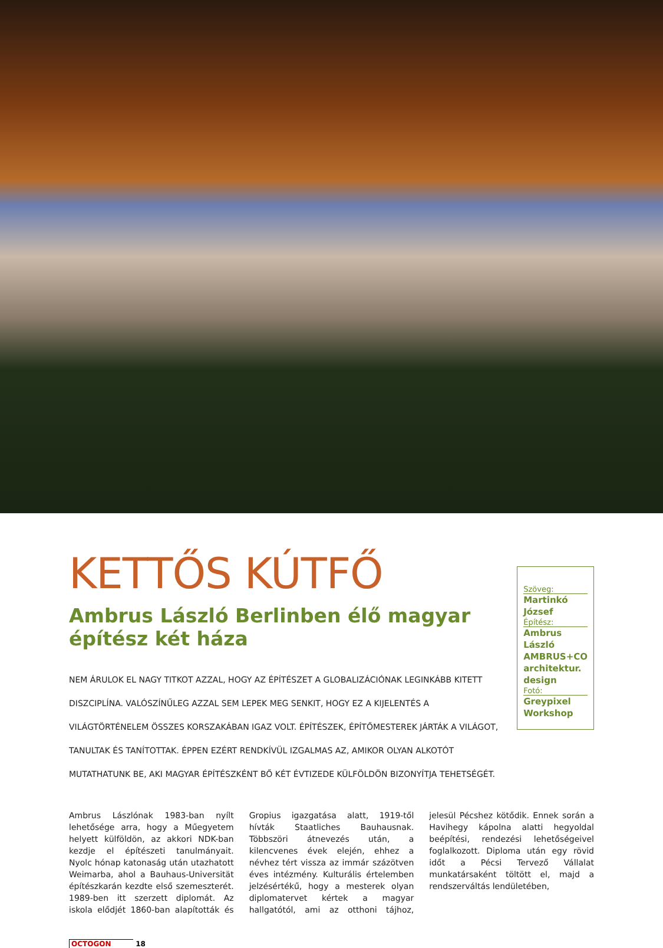KETTŐS KÚTFŐ
Ambrus László Berlinben élő magyar építész két háza
NEM ÁRULOK EL NAGY TITKOT AZZAL, HOGY AZ ÉPÍTÉSZET A GLOBALIZÁCIÓNAK LEGINKÁBB KITETT DISZCIPLÍNA. VALÓSZÍNŰLEG AZZAL SEM LEPEK MEG SENKIT, HOGY EZ A KIJELENTÉS A VILÁGTÖRTÉNELEM ÖSSZES KORSZAKÁBAN IGAZ VOLT. ÉPÍTÉSZEK, ÉPÍTŐMESTEREK JÁRTÁK A VILÁGOT, TANULTAK ÉS TANÍTOTTAK. ÉPPEN EZÉRT RENDKÍVÜL IZGALMAS AZ, AMIKOR OLYAN ALKOTÓT MUTATHATUNK BE, AKI MAGYAR ÉPÍTÉSZKÉNT BŐ KÉT ÉVTIZEDE KÜLFÖLDÖN BIZONYÍTJA TEHETSÉGÉT.
Szöveg:
Martinkó József
Építész:
Ambrus László AMBRUS+CO architektur. design
Fotó:
Greypixel Workshop
Ambrus Lászlónak 1983-ban nyílt lehetősége arra, hogy a Műegyetem helyett külföldön, az akkori NDK-ban kezdje el építészeti tanulmányait. Nyolc hónap katonaság után utazhatott Weimarba, ahol a Bauhaus-Universität építészkarán kezdte első szemeszterét. 1989-ben itt szerzett diplomát. Az iskola elődjét 1860-ban alapították és Gropius igazgatása alatt, 1919-től hívták Staatliches Bauhausnak. Többszöri átnevezés után, a kilencvenes évek elején, ehhez a névhez tért vissza az immár százötven éves intézmény. Kulturális értelemben jelzésértékű, hogy a mesterek olyan diplomatervet kértek a magyar hallgatótól, ami az otthoni tájhoz, jelesül Pécshez kötődik. Ennek során a Havihegy kápolna alatti hegyoldal beépítési, rendezési lehetőségeivel foglalkozott. Diploma után egy rövid időt a Pécsi Tervező Vállalat munkatársaként töltött el, majd a rendszerváltás lendületében,
OCTOGON 18